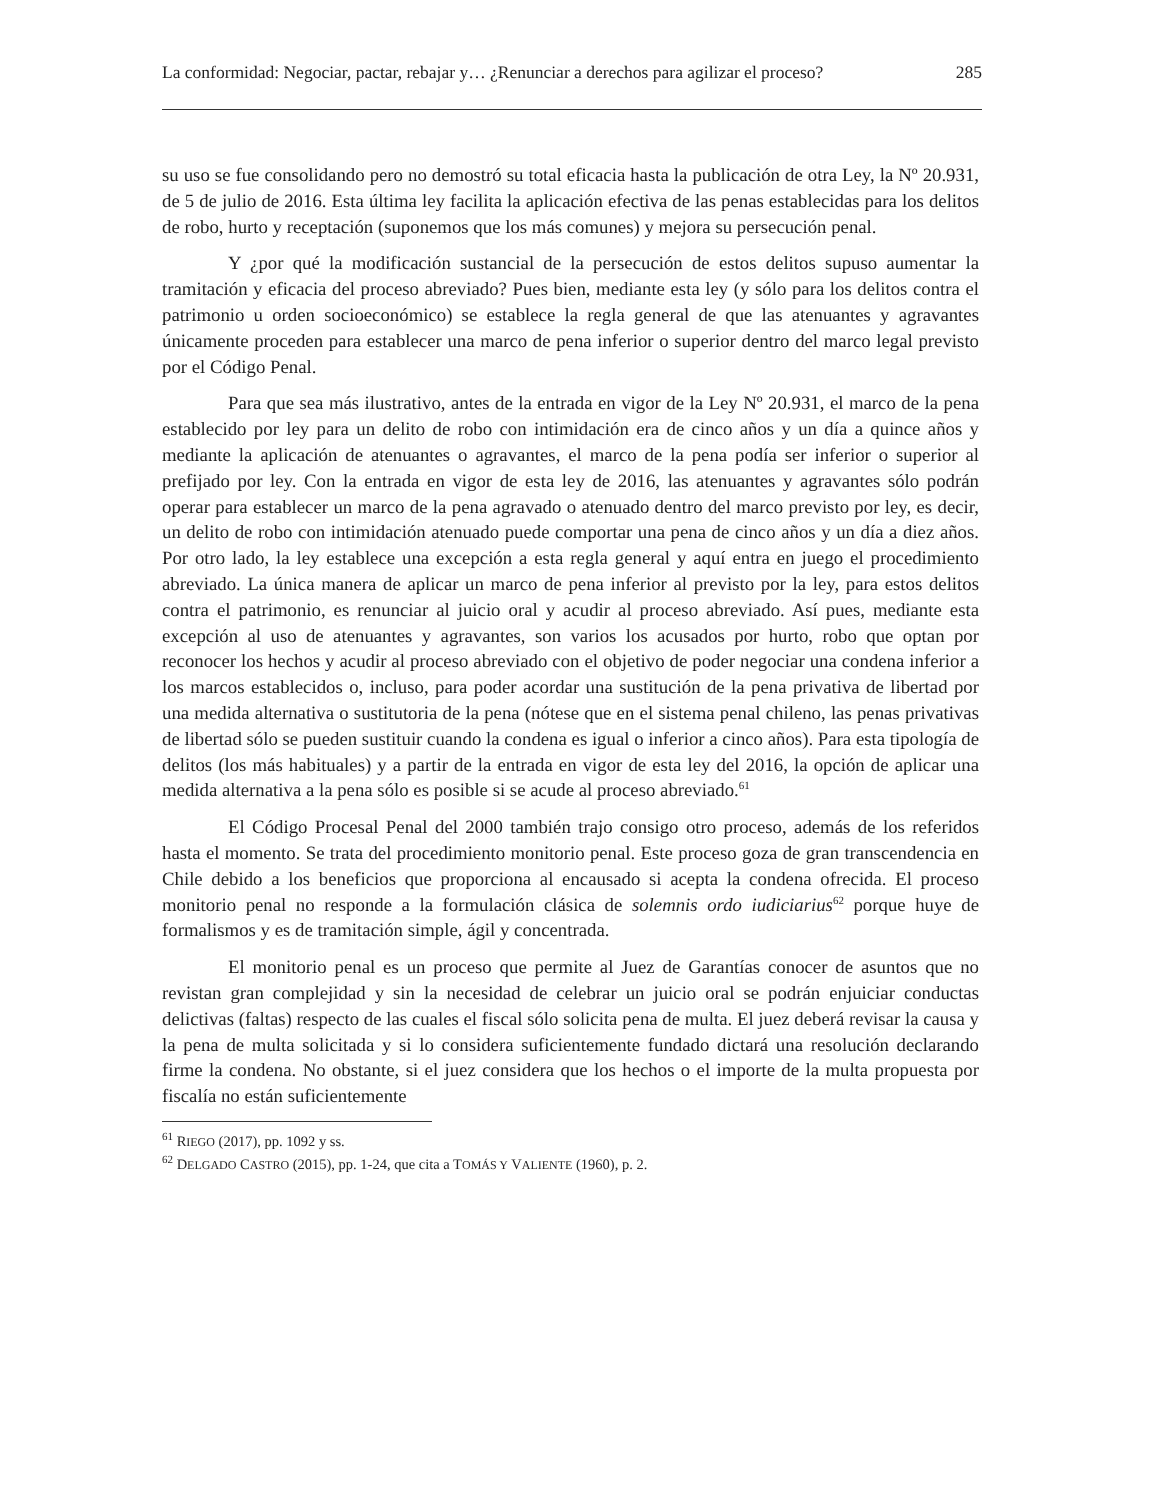La conformidad: Negociar, pactar, rebajar y… ¿Renunciar a derechos para agilizar el proceso? 285
su uso se fue consolidando pero no demostró su total eficacia hasta la publicación de otra Ley, la Nº 20.931, de 5 de julio de 2016. Esta última ley facilita la aplicación efectiva de las penas establecidas para los delitos de robo, hurto y receptación (suponemos que los más comunes) y mejora su persecución penal.
Y ¿por qué la modificación sustancial de la persecución de estos delitos supuso aumentar la tramitación y eficacia del proceso abreviado? Pues bien, mediante esta ley (y sólo para los delitos contra el patrimonio u orden socioeconómico) se establece la regla general de que las atenuantes y agravantes únicamente proceden para establecer una marco de pena inferior o superior dentro del marco legal previsto por el Código Penal.
Para que sea más ilustrativo, antes de la entrada en vigor de la Ley Nº 20.931, el marco de la pena establecido por ley para un delito de robo con intimidación era de cinco años y un día a quince años y mediante la aplicación de atenuantes o agravantes, el marco de la pena podía ser inferior o superior al prefijado por ley. Con la entrada en vigor de esta ley de 2016, las atenuantes y agravantes sólo podrán operar para establecer un marco de la pena agravado o atenuado dentro del marco previsto por ley, es decir, un delito de robo con intimidación atenuado puede comportar una pena de cinco años y un día a diez años. Por otro lado, la ley establece una excepción a esta regla general y aquí entra en juego el procedimiento abreviado. La única manera de aplicar un marco de pena inferior al previsto por la ley, para estos delitos contra el patrimonio, es renunciar al juicio oral y acudir al proceso abreviado. Así pues, mediante esta excepción al uso de atenuantes y agravantes, son varios los acusados por hurto, robo que optan por reconocer los hechos y acudir al proceso abreviado con el objetivo de poder negociar una condena inferior a los marcos establecidos o, incluso, para poder acordar una sustitución de la pena privativa de libertad por una medida alternativa o sustitutoria de la pena (nótese que en el sistema penal chileno, las penas privativas de libertad sólo se pueden sustituir cuando la condena es igual o inferior a cinco años). Para esta tipología de delitos (los más habituales) y a partir de la entrada en vigor de esta ley del 2016, la opción de aplicar una medida alternativa a la pena sólo es posible si se acude al proceso abreviado.<sup>61</sup>
El Código Procesal Penal del 2000 también trajo consigo otro proceso, además de los referidos hasta el momento. Se trata del procedimiento monitorio penal. Este proceso goza de gran transcendencia en Chile debido a los beneficios que proporciona al encausado si acepta la condena ofrecida. El proceso monitorio penal no responde a la formulación clásica de solemnis ordo iudiciarius<sup>62</sup> porque huye de formalismos y es de tramitación simple, ágil y concentrada.
El monitorio penal es un proceso que permite al Juez de Garantías conocer de asuntos que no revistan gran complejidad y sin la necesidad de celebrar un juicio oral se podrán enjuiciar conductas delictivas (faltas) respecto de las cuales el fiscal sólo solicita pena de multa. El juez deberá revisar la causa y la pena de multa solicitada y si lo considera suficientemente fundado dictará una resolución declarando firme la condena. No obstante, si el juez considera que los hechos o el importe de la multa propuesta por fiscalía no están suficientemente
<sup>61</sup> RIEGO (2017), pp. 1092 y ss.
<sup>62</sup> DELGADO CASTRO (2015), pp. 1-24, que cita a TOMÁS Y VALIENTE (1960), p. 2.